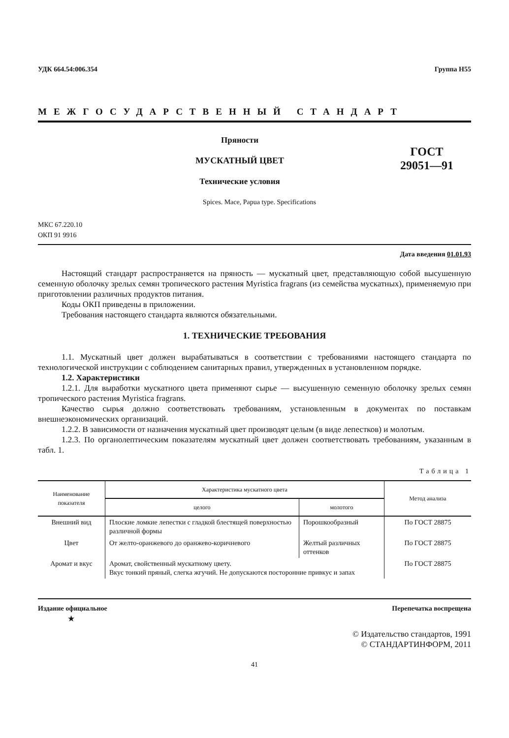УДК 664.54:006.354 Группа Н55
МЕЖГОСУДАРСТВЕННЫЙ СТАНДАРТ
Пряности
МУСКАТНЫЙ ЦВЕТ
Технические условия
Spices. Mace, Papua type. Specifications
ГОСТ
29051—91
МКС 67.220.10
ОКП 91 9916
Дата введения 01.01.93
Настоящий стандарт распространяется на пряность — мускатный цвет, представляющую собой высушенную семенную оболочку зрелых семян тропического растения Myristica fragrans (из семейства мускатных), применяемую при приготовлении различных продуктов питания.
Коды ОКП приведены в приложении.
Требования настоящего стандарта являются обязательными.
1. ТЕХНИЧЕСКИЕ ТРЕБОВАНИЯ
1.1. Мускатный цвет должен вырабатываться в соответствии с требованиями настоящего стандарта по технологической инструкции с соблюдением санитарных правил, утвержденных в установленном порядке.
1.2. Характеристики
1.2.1. Для выработки мускатного цвета применяют сырье — высушенную семенную оболочку зрелых семян тропического растения Myristica fragrans.
Качество сырья должно соответствовать требованиям, установленным в документах по поставкам внешнеэкономических организаций.
1.2.2. В зависимости от назначения мускатный цвет производят целым (в виде лепестков) и молотым.
1.2.3. По органолептическим показателям мускатный цвет должен соответствовать требованиям, указанным в табл. 1.
Таблица 1
| Наименование показателя | Характеристика мускатного цвета | | Метод анализа |
| --- | --- | --- | --- |
| | целого | молотого | |
| Внешний вид | Плоские ломкие лепестки с гладкой блестящей поверхностью различной формы | Порошкообразный | По ГОСТ 28875 |
| Цвет | От желто-оранжевого до оранжево-коричневого | Желтый различных оттенков | По ГОСТ 28875 |
| Аромат и вкус | Аромат, свойственный мускатному цвету. Вкус тонкий пряный, слегка жгучий. Не допускаются посторонние привкус и запах | | По ГОСТ 28875 |
Издание официальное Перепечатка воспрещена
★
© Издательство стандартов, 1991
© СТАНДАРТИНФОРМ, 2011
41